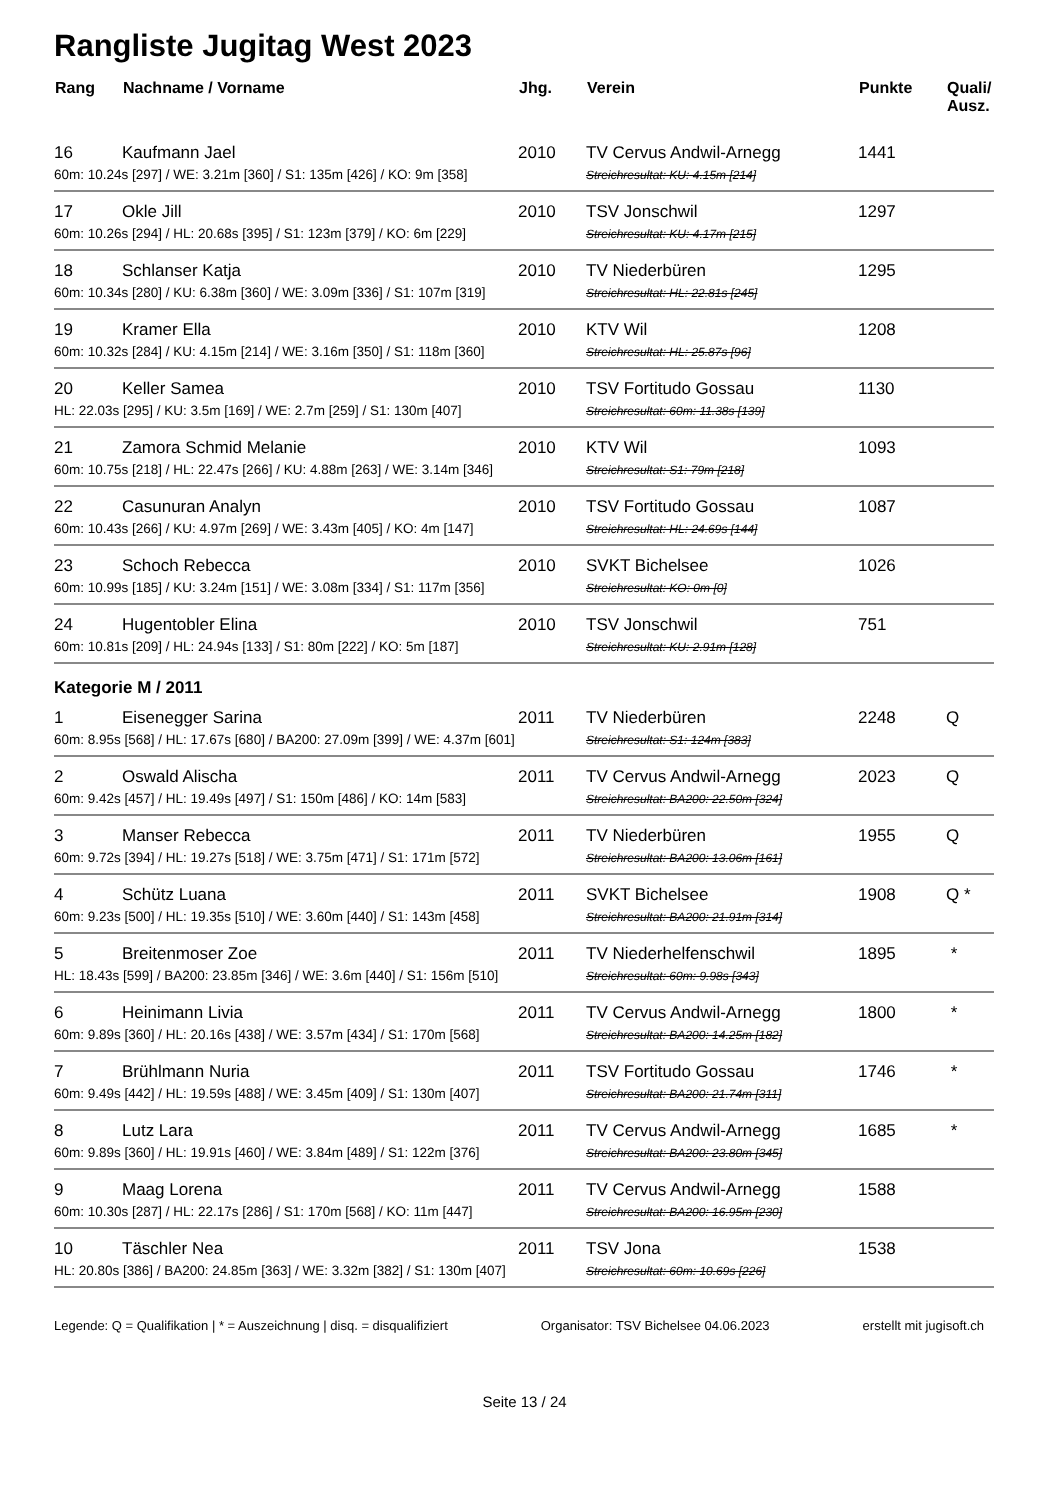Rangliste Jugitag West 2023
| Rang | Nachname / Vorname | Jhg. | Verein | Punkte | Quali/ Ausz. |
| --- | --- | --- | --- | --- | --- |
| 16 | Kaufmann Jael | 2010 | TV Cervus Andwil-Arnegg | 1441 | |
| 60m: 10.24s [297] / WE: 3.21m [360] / S1: 135m [426] / KO: 9m [358] | | | Streichresultat: KU: 4.15m [214] | | |
| 17 | Okle Jill | 2010 | TSV Jonschwil | 1297 | |
| 60m: 10.26s [294] / HL: 20.68s [395] / S1: 123m [379] / KO: 6m [229] | | | Streichresultat: KU: 4.17m [215] | | |
| 18 | Schlanser Katja | 2010 | TV Niederbüren | 1295 | |
| 60m: 10.34s [280] / KU: 6.38m [360] / WE: 3.09m [336] / S1: 107m [319] | | | Streichresultat: HL: 22.81s [245] | | |
| 19 | Kramer Ella | 2010 | KTV Wil | 1208 | |
| 60m: 10.32s [284] / KU: 4.15m [214] / WE: 3.16m [350] / S1: 118m [360] | | | Streichresultat: HL: 25.87s [96] | | |
| 20 | Keller Samea | 2010 | TSV Fortitudo Gossau | 1130 | |
| HL: 22.03s [295] / KU: 3.5m [169] / WE: 2.7m [259] / S1: 130m [407] | | | Streichresultat: 60m: 11.38s [139] | | |
| 21 | Zamora Schmid Melanie | 2010 | KTV Wil | 1093 | |
| 60m: 10.75s [218] / HL: 22.47s [266] / KU: 4.88m [263] / WE: 3.14m [346] | | | Streichresultat: S1: 79m [218] | | |
| 22 | Casunuran Analyn | 2010 | TSV Fortitudo Gossau | 1087 | |
| 60m: 10.43s [266] / KU: 4.97m [269] / WE: 3.43m [405] / KO: 4m [147] | | | Streichresultat: HL: 24.69s [144] | | |
| 23 | Schoch Rebecca | 2010 | SVKT Bichelsee | 1026 | |
| 60m: 10.99s [185] / KU: 3.24m [151] / WE: 3.08m [334] / S1: 117m [356] | | | Streichresultat: KO: 0m [0] | | |
| 24 | Hugentobler Elina | 2010 | TSV Jonschwil | 751 | |
| 60m: 10.81s [209] / HL: 24.94s [133] / S1: 80m [222] / KO: 5m [187] | | | Streichresultat: KU: 2.91m [128] | | |
| Kategorie M / 2011 | | | | | |
| 1 | Eisenegger Sarina | 2011 | TV Niederbüren | 2248 | Q |
| 60m: 8.95s [568] / HL: 17.67s [680] / BA200: 27.09m [399] / WE: 4.37m [601] | | | Streichresultat: S1: 124m [383] | | |
| 2 | Oswald Alischa | 2011 | TV Cervus Andwil-Arnegg | 2023 | Q |
| 60m: 9.42s [457] / HL: 19.49s [497] / S1: 150m [486] / KO: 14m [583] | | | Streichresultat: BA200: 22.50m [324] | | |
| 3 | Manser Rebecca | 2011 | TV Niederbüren | 1955 | Q |
| 60m: 9.72s [394] / HL: 19.27s [518] / WE: 3.75m [471] / S1: 171m [572] | | | Streichresultat: BA200: 13.06m [161] | | |
| 4 | Schütz Luana | 2011 | SVKT Bichelsee | 1908 | Q * |
| 60m: 9.23s [500] / HL: 19.35s [510] / WE: 3.60m [440] / S1: 143m [458] | | | Streichresultat: BA200: 21.91m [314] | | |
| 5 | Breitenmoser Zoe | 2011 | TV Niederhelfenschwil | 1895 | * |
| HL: 18.43s [599] / BA200: 23.85m [346] / WE: 3.6m [440] / S1: 156m [510] | | | Streichresultat: 60m: 9.98s [343] | | |
| 6 | Heinimann Livia | 2011 | TV Cervus Andwil-Arnegg | 1800 | * |
| 60m: 9.89s [360] / HL: 20.16s [438] / WE: 3.57m [434] / S1: 170m [568] | | | Streichresultat: BA200: 14.25m [182] | | |
| 7 | Brühlmann Nuria | 2011 | TSV Fortitudo Gossau | 1746 | * |
| 60m: 9.49s [442] / HL: 19.59s [488] / WE: 3.45m [409] / S1: 130m [407] | | | Streichresultat: BA200: 21.74m [311] | | |
| 8 | Lutz Lara | 2011 | TV Cervus Andwil-Arnegg | 1685 | * |
| 60m: 9.89s [360] / HL: 19.91s [460] / WE: 3.84m [489] / S1: 122m [376] | | | Streichresultat: BA200: 23.80m [345] | | |
| 9 | Maag Lorena | 2011 | TV Cervus Andwil-Arnegg | 1588 | |
| 60m: 10.30s [287] / HL: 22.17s [286] / S1: 170m [568] / KO: 11m [447] | | | Streichresultat: BA200: 16.95m [230] | | |
| 10 | Täschler Nea | 2011 | TSV Jona | 1538 | |
| HL: 20.80s [386] / BA200: 24.85m [363] / WE: 3.32m [382] / S1: 130m [407] | | | Streichresultat: 60m: 10.69s [226] | | |
Legende: Q = Qualifikation | * = Auszeichnung | disq. = disqualifiziert Organisator: TSV Bichelsee 04.06.2023 erstellt mit jugisoft.ch
Seite 13 / 24